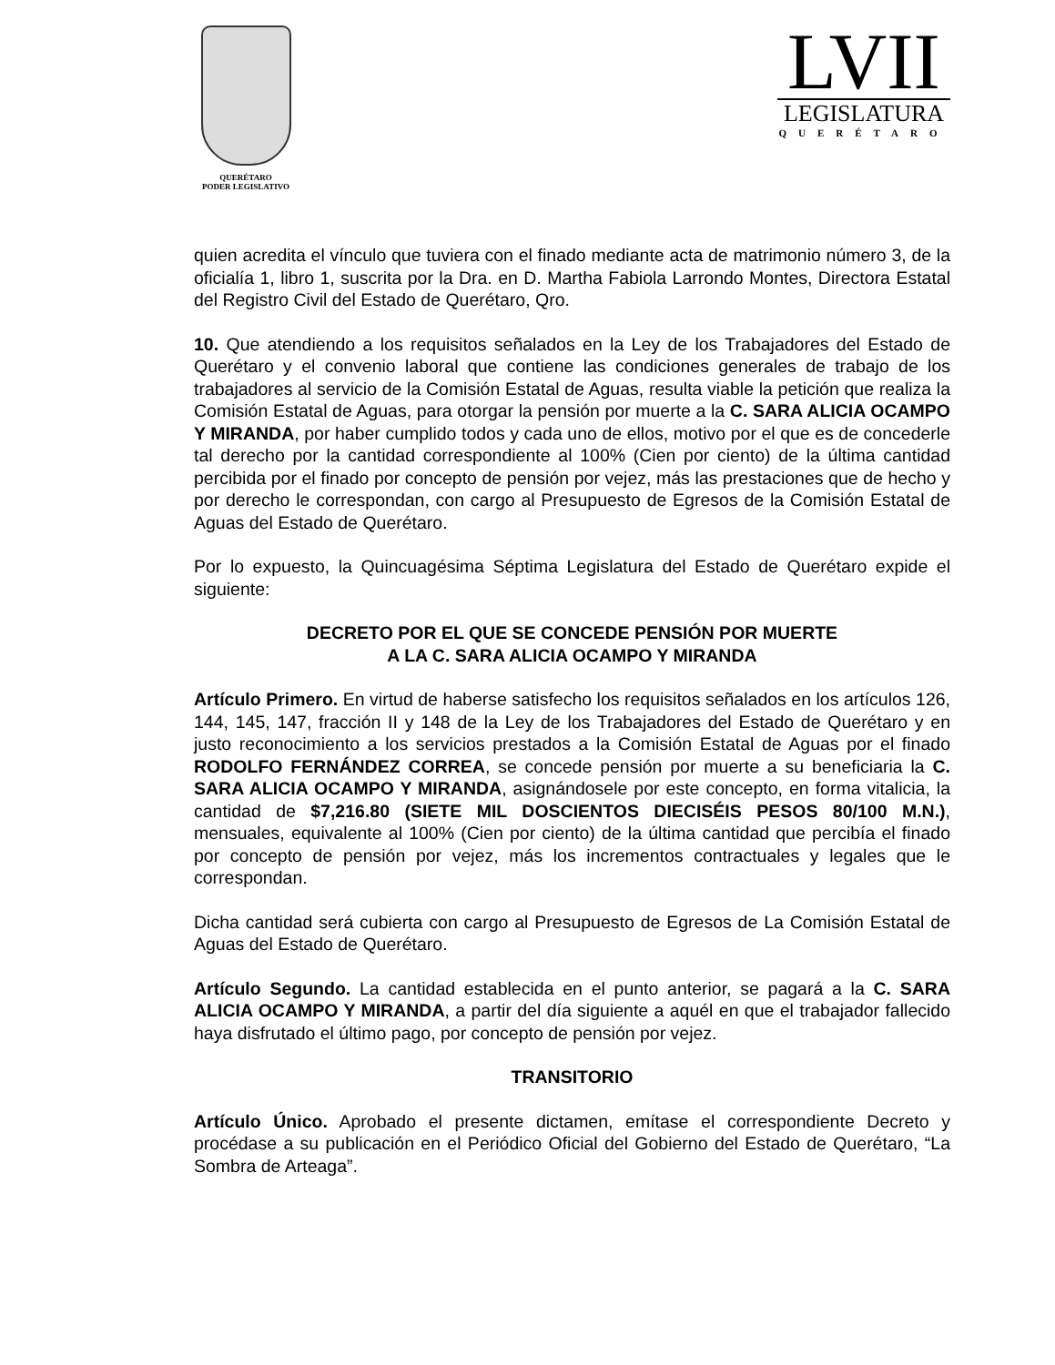QUERÉTARO
PODER LEGISLATIVO
LVII
LEGISLATURA
QUERÉTARO
quien acredita el vínculo que tuviera con el finado mediante acta de matrimonio número 3, de la oficialía 1, libro 1, suscrita por la Dra. en D. Martha Fabiola Larrondo Montes, Directora Estatal del Registro Civil del Estado de Querétaro, Qro.
10. Que atendiendo a los requisitos señalados en la Ley de los Trabajadores del Estado de Querétaro y el convenio laboral que contiene las condiciones generales de trabajo de los trabajadores al servicio de la Comisión Estatal de Aguas, resulta viable la petición que realiza la Comisión Estatal de Aguas, para otorgar la pensión por muerte a la C. SARA ALICIA OCAMPO Y MIRANDA, por haber cumplido todos y cada uno de ellos, motivo por el que es de concederle tal derecho por la cantidad correspondiente al 100% (Cien por ciento) de la última cantidad percibida por el finado por concepto de pensión por vejez, más las prestaciones que de hecho y por derecho le correspondan, con cargo al Presupuesto de Egresos de la Comisión Estatal de Aguas del Estado de Querétaro.
Por lo expuesto, la Quincuagésima Séptima Legislatura del Estado de Querétaro expide el siguiente:
DECRETO POR EL QUE SE CONCEDE PENSIÓN POR MUERTE
A LA C. SARA ALICIA OCAMPO Y MIRANDA
Artículo Primero. En virtud de haberse satisfecho los requisitos señalados en los artículos 126, 144, 145, 147, fracción II y 148 de la Ley de los Trabajadores del Estado de Querétaro y en justo reconocimiento a los servicios prestados a la Comisión Estatal de Aguas por el finado RODOLFO FERNÁNDEZ CORREA, se concede pensión por muerte a su beneficiaria la C. SARA ALICIA OCAMPO Y MIRANDA, asignándosele por este concepto, en forma vitalicia, la cantidad de $7,216.80 (SIETE MIL DOSCIENTOS DIECISÉIS PESOS 80/100 M.N.), mensuales, equivalente al 100% (Cien por ciento) de la última cantidad que percibía el finado por concepto de pensión por vejez, más los incrementos contractuales y legales que le correspondan.
Dicha cantidad será cubierta con cargo al Presupuesto de Egresos de La Comisión Estatal de Aguas del Estado de Querétaro.
Artículo Segundo. La cantidad establecida en el punto anterior, se pagará a la C. SARA ALICIA OCAMPO Y MIRANDA, a partir del día siguiente a aquél en que el trabajador fallecido haya disfrutado el último pago, por concepto de pensión por vejez.
TRANSITORIO
Artículo Único. Aprobado el presente dictamen, emítase el correspondiente Decreto y procédase a su publicación en el Periódico Oficial del Gobierno del Estado de Querétaro, “La Sombra de Arteaga”.